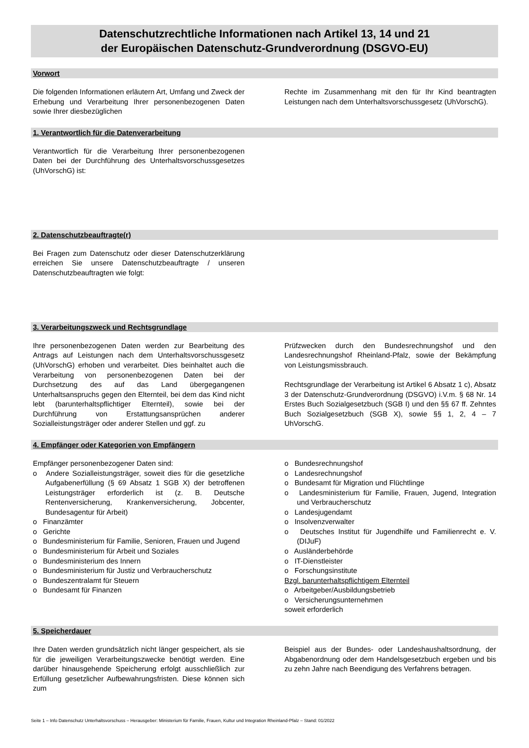Datenschutzrechtliche Informationen nach Artikel 13, 14 und 21
der Europäischen Datenschutz-Grundverordnung (DSGVO-EU)
Vorwort
Die folgenden Informationen erläutern Art, Umfang und Zweck der Erhebung und Verarbeitung Ihrer personenbezogenen Daten sowie Ihrer diesbezüglichen
Rechte im Zusammenhang mit den für Ihr Kind beantragten Leistungen nach dem Unterhaltsvorschussgesetz (UhVorschG).
1. Verantwortlich für die Datenverarbeitung
Verantwortlich für die Verarbeitung Ihrer personenbezogenen Daten bei der Durchführung des Unterhaltsvorschussgesetzes (UhVorschG) ist:
2. Datenschutzbeauftragte(r)
Bei Fragen zum Datenschutz oder dieser Datenschutzerklärung erreichen Sie unsere Datenschutzbeauftragte / unseren Datenschutzbeauftragten wie folgt:
3. Verarbeitungszweck und Rechtsgrundlage
Ihre personenbezogenen Daten werden zur Bearbeitung des Antrags auf Leistungen nach dem Unterhaltsvorschussgesetz (UhVorschG) erhoben und verarbeitet. Dies beinhaltet auch die Verarbeitung von personenbezogenen Daten bei der Durchsetzung des auf das Land übergegangenen Unterhaltsanspruchs gegen den Elternteil, bei dem das Kind nicht lebt (barunterhaltspflichtiger Elternteil), sowie bei der Durchführung von Erstattungsansprüchen anderer Sozialleistungsträger oder anderer Stellen und ggf. zu
Prüfzwecken durch den Bundesrechnungshof und den Landesrechnungshof Rheinland-Pfalz, sowie der Bekämpfung von Leistungsmissbrauch.
Rechtsgrundlage der Verarbeitung ist Artikel 6 Absatz 1 c), Absatz 3 der Datenschutz-Grundverordnung (DSGVO) i.V.m. § 68 Nr. 14 Erstes Buch Sozialgesetzbuch (SGB I) und den §§ 67 ff. Zehntes Buch Sozialgesetzbuch (SGB X), sowie §§ 1, 2, 4 – 7 UhVorschG.
4. Empfänger oder Kategorien von Empfängern
Empfänger personenbezogener Daten sind:
o Andere Sozialleistungsträger, soweit dies für die gesetzliche Aufgabenerfüllung (§ 69 Absatz 1 SGB X) der betroffenen Leistungsträger erforderlich ist (z. B. Deutsche Rentenversicherung, Krankenversicherung, Jobcenter, Bundesagentur für Arbeit)
o Finanzämter
o Gerichte
o Bundesministerium für Familie, Senioren, Frauen und Jugend
o Bundesministerium für Arbeit und Soziales
o Bundesministerium des Innern
o Bundesministerium für Justiz und Verbraucherschutz
o Bundeszentralamt für Steuern
o Bundesamt für Finanzen
o Bundesrechnungshof
o Landesrechnungshof
o Bundesamt für Migration und Flüchtlinge
o Landesministerium für Familie, Frauen, Jugend, Integration und Verbraucherschutz
o Landesjugendamt
o Insolvenzverwalter
o Deutsches Institut für Jugendhilfe und Familienrecht e. V. (DIJuF)
o Ausländerbehörde
o IT-Dienstleister
o Forschungsinstitute
Bzgl. barunterhaltspflichtigem Elternteil
o Arbeitgeber/Ausbildungsbetrieb
o Versicherungsunternehmen
soweit erforderlich
5. Speicherdauer
Ihre Daten werden grundsätzlich nicht länger gespeichert, als sie für die jeweiligen Verarbeitungszwecke benötigt werden. Eine darüber hinausgehende Speicherung erfolgt ausschließlich zur Erfüllung gesetzlicher Aufbewahrungsfristen. Diese können sich zum
Beispiel aus der Bundes- oder Landeshaushaltsordnung, der Abgabenordnung oder dem Handelsgesetzbuch ergeben und bis zu zehn Jahre nach Beendigung des Verfahrens betragen.
Seite 1 – Info Datenschutz Unterhaltsvorschuss – Herausgeber: Ministerium für Familie, Frauen, Kultur und Integration Rheinland-Pfalz – Stand: 01/2022